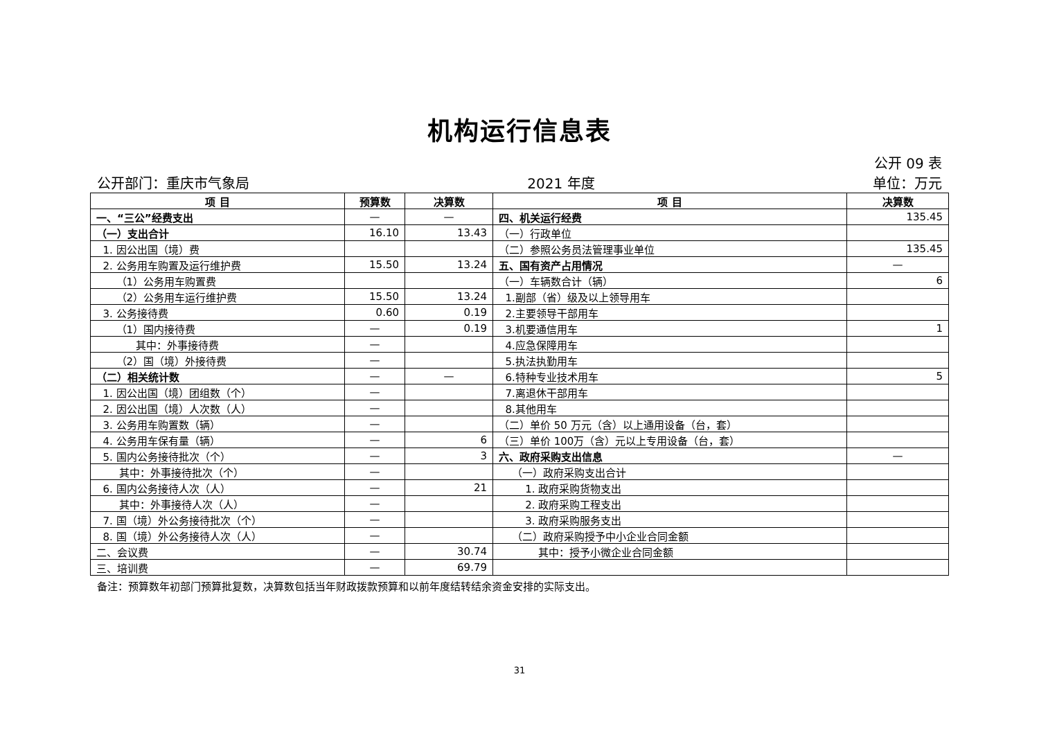机构运行信息表
公开 09 表
公开部门：重庆市气象局 2021 年度 单位：万元
| 项 目 | 预算数 | 决算数 | 项 目 | 决算数 |
| --- | --- | --- | --- | --- |
| 一、“三公”经费支出 | — | — | 四、机关运行经费 | 135.45 |
| （一）支出合计 | 16.10 | 13.43 | （一）行政单位 | |
| 1. 因公出国（境）费 | | | （二）参照公务员法管理事业单位 | 135.45 |
| 2. 公务用车购置及运行维护费 | 15.50 | 13.24 | 五、国有资产占用情况 | — |
| （1）公务用车购置费 | | | （一）车辆数合计（辆） | 6 |
| （2）公务用车运行维护费 | 15.50 | 13.24 | 1.副部（省）级及以上领导用车 | |
| 3. 公务接待费 | 0.60 | 0.19 | 2.主要领导干部用车 | |
| （1）国内接待费 | — | 0.19 | 3.机要通信用车 | 1 |
| 其中：外事接待费 | — | | 4.应急保障用车 | |
| （2）国（境）外接待费 | — | | 5.执法执勤用车 | |
| （二）相关统计数 | — | — | 6.特种专业技术用车 | 5 |
| 1. 因公出国（境）团组数（个） | — | | 7.离退休干部用车 | |
| 2. 因公出国（境）人次数（人） | — | | 8.其他用车 | |
| 3. 公务用车购置数（辆） | — | | （二）单价 50 万元（含）以上通用设备（台，套） | |
| 4. 公务用车保有量（辆） | — | 6 | （三）单价 100万（含）元以上专用设备（台，套） | |
| 5. 国内公务接待批次（个） | — | 3 | 六、政府采购支出信息 | — |
| 其中：外事接待批次（个） | — | | （一）政府采购支出合计 | |
| 6. 国内公务接待人次（人） | — | 21 | 1. 政府采购货物支出 | |
| 其中：外事接待人次（人） | — | | 2. 政府采购工程支出 | |
| 7. 国（境）外公务接待批次（个） | — | | 3. 政府采购服务支出 | |
| 8. 国（境）外公务接待人次（人） | — | | （二）政府采购授予中小企业合同金额 | |
| 二、会议费 | — | 30.74 | 其中：授予小微企业合同金额 | |
| 三、培训费 | — | 69.79 | | |
备注：预算数年初部门预算批复数，决算数包括当年财政拨款预算和以前年度结转结余资金安排的实际支出。
31